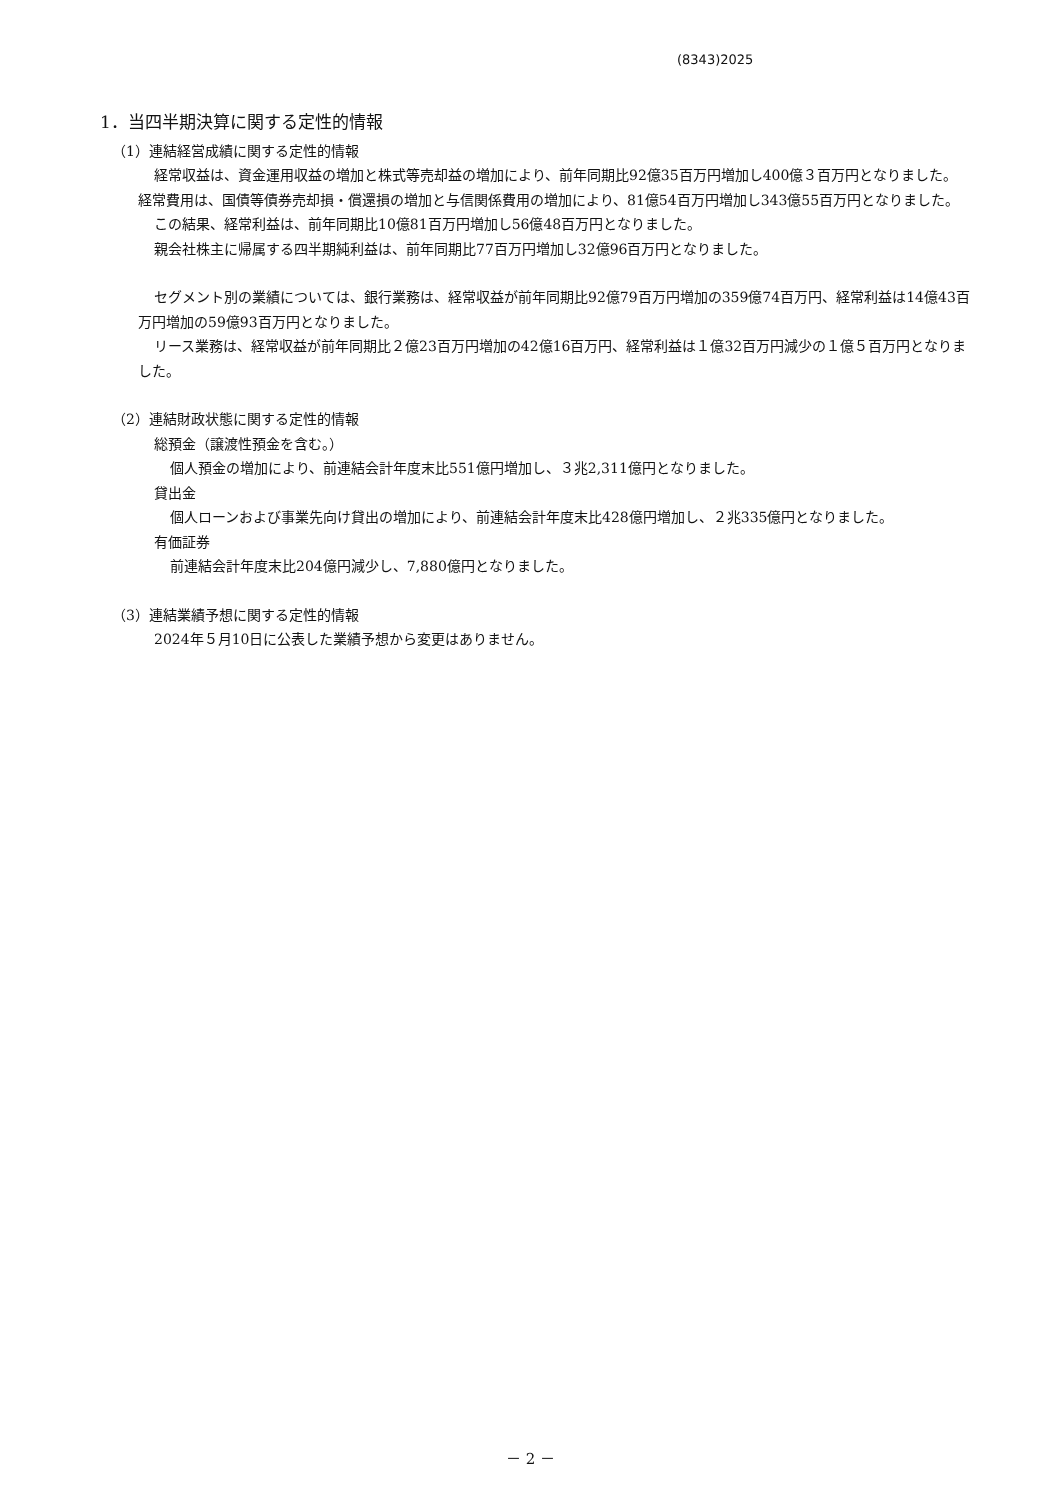(8343)2025
1．当四半期決算に関する定性的情報
（1）連結経営成績に関する定性的情報
経常収益は、資金運用収益の増加と株式等売却益の増加により、前年同期比92億35百万円増加し400億３百万円となりました。経常費用は、国債等債券売却損・償還損の増加と与信関係費用の増加により、81億54百万円増加し343億55百万円となりました。
この結果、経常利益は、前年同期比10億81百万円増加し56億48百万円となりました。
親会社株主に帰属する四半期純利益は、前年同期比77百万円増加し32億96百万円となりました。
セグメント別の業績については、銀行業務は、経常収益が前年同期比92億79百万円増加の359億74百万円、経常利益は14億43百万円増加の59億93百万円となりました。
リース業務は、経常収益が前年同期比２億23百万円増加の42億16百万円、経常利益は１億32百万円減少の１億５百万円となりました。
（2）連結財政状態に関する定性的情報
総預金（譲渡性預金を含む。）
個人預金の増加により、前連結会計年度末比551億円増加し、３兆2,311億円となりました。
貸出金
個人ローンおよび事業先向け貸出の増加により、前連結会計年度末比428億円増加し、２兆335億円となりました。
有価証券
前連結会計年度末比204億円減少し、7,880億円となりました。
（3）連結業績予想に関する定性的情報
2024年５月10日に公表した業績予想から変更はありません。
－ 2 －